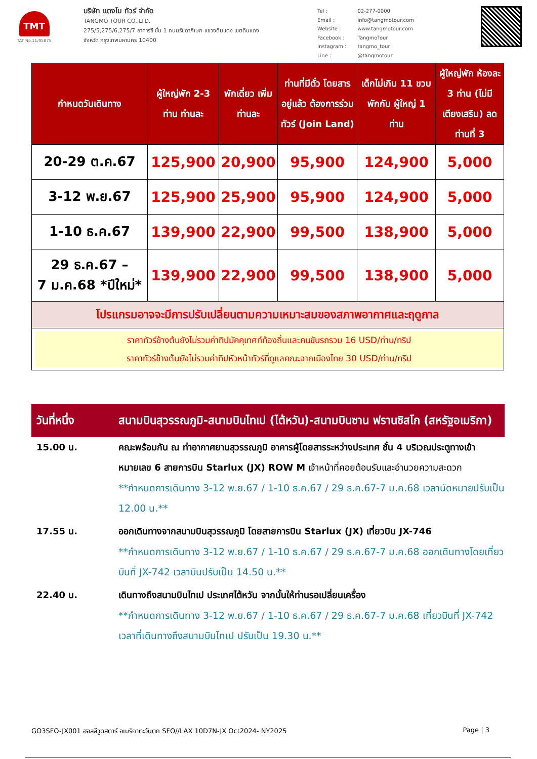TMT
TAT No.11/05875
บริษัท แตงโม ทัวร์ จำกัด
TANGMO TOUR CO.,LTD.
275/5,275/6,275/7 อาคารซี ชั้น 1 ถนนรัชดาภิเษก แขวงดินแดง เขตดินแดง
จังหวัด กรุงเทพมหานคร 10400
| Tel : | 02-277-0000 |
| Email : | info@tangmotour.com |
| Website : | www.tangmotour.com |
| Facebook : | TangmoTour |
| Instagram : | tangmo_tour |
| Line : | @tangmotour |
| กำหนดวันเดินทาง | ผู้ใหญ่พัก 2-3 ท่าน ท่านละ | พักเดี่ยว เพิ่มท่านละ | ท่านที่มีตั๋ว โดยสารอยู่แล้ว ต้องการร่วมทัวร์ (Join Land) | เด็กไม่เกิน 11 ขวบ พักกับ ผู้ใหญ่ 1 ท่าน | ผู้ใหญ่พัก ห้องละ 3 ท่าน (ไม่มีเตียงเสริม) ลดท่านที่ 3 |
| --- | --- | --- | --- | --- | --- |
| 20-29 ต.ค.67 | 125,900 | 20,900 | 95,900 | 124,900 | 5,000 |
| 3-12 พ.ย.67 | 125,900 | 25,900 | 95,900 | 124,900 | 5,000 |
| 1-10 ธ.ค.67 | 139,900 | 22,900 | 99,500 | 138,900 | 5,000 |
| 29 ธ.ค.67 – 7 ม.ค.68 *ปีใหม่* | 139,900 | 22,900 | 99,500 | 138,900 | 5,000 |
| โปรแกรมอาจจะมีการปรับเปลี่ยนตามความเหมาะสมของสภาพอากาศและฤดูกาล | | | | | |
| ราคาทัวร์ข้างต้นยังไม่รวมค่าทิปมัคคุเทศก์ท้องถิ่นและคนขับรถรวม 16 USD/ท่าน/ทริป ราคาทัวร์ข้างต้นยังไม่รวมค่าทิปหัวหน้าทัวร์ที่ดูแลคณะจากเมืองไทย 30 USD/ท่าน/ทริป | | | | | |
วันที่หนึ่ง สนามบินสุวรรณภูมิ-สนามบินไทเป (ไต้หวัน)-สนามบินซาน ฟรานซิสโก (สหรัฐอเมริกา)
15.00 น. คณะพร้อมกัน ณ ท่าอากาศยานสุวรรณภูมิ อาคารผู้โดยสารระหว่างประเทศ ชั้น 4 บริเวณประตูทางเข้าหมายเลข 6 สายการบิน Starlux (JX) ROW M เจ้าหน้าที่คอยต้อนรับและอำนวยความสะดวก
**กำหนดการเดินทาง 3-12 พ.ย.67 / 1-10 ธ.ค.67 / 29 ธ.ค.67-7 ม.ค.68 เวลานัดหมายปรับเป็น 12.00 น.**
17.55 น. ออกเดินทางจากสนามบินสุวรรณภูมิ โดยสายการบิน Starlux (JX) เที่ยวบิน JX-746
**กำหนดการเดินทาง 3-12 พ.ย.67 / 1-10 ธ.ค.67 / 29 ธ.ค.67-7 ม.ค.68 ออกเดินทางโดยเที่ยวบินที่ JX-742 เวลาบินปรับเป็น 14.50 น.**
22.40 น. เดินทางถึงสนามบินไทเป ประเทศไต้หวัน จากนั้นให้ท่านรอเปลี่ยนเครื่อง
**กำหนดการเดินทาง 3-12 พ.ย.67 / 1-10 ธ.ค.67 / 29 ธ.ค.67-7 ม.ค.68 เที่ยวบินที่ JX-742 เวลาที่เดินทางถึงสนามบินไทเป ปรับเป็น 19.30 น.**
GO3SFO-JX001 ฮอลลีวูดสตาร์ อเมริกาตะวันตก SFO//LAX 10D7N-JX Oct2024- NY2025 Page | 3